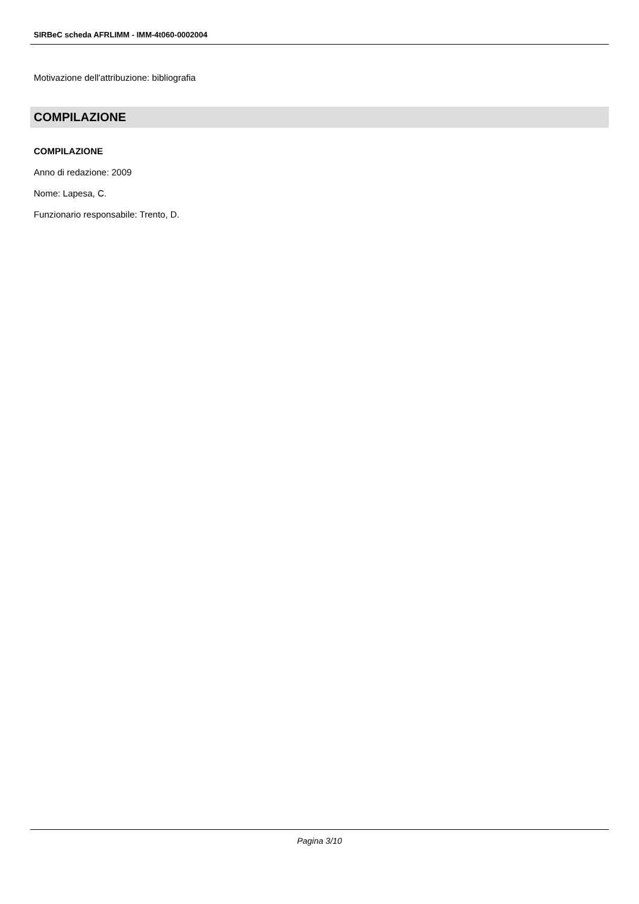SIRBeC scheda AFRLIMM - IMM-4t060-0002004
Motivazione dell'attribuzione: bibliografia
COMPILAZIONE
COMPILAZIONE
Anno di redazione: 2009
Nome: Lapesa, C.
Funzionario responsabile: Trento, D.
Pagina 3/10